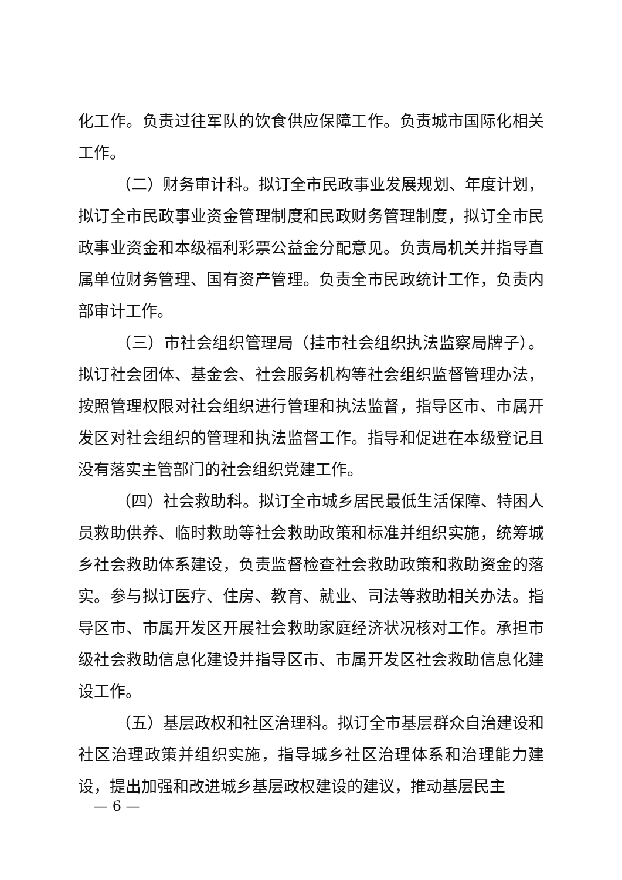化工作。负责过往军队的饮食供应保障工作。负责城市国际化相关工作。
（二）财务审计科。拟订全市民政事业发展规划、年度计划，拟订全市民政事业资金管理制度和民政财务管理制度，拟订全市民政事业资金和本级福利彩票公益金分配意见。负责局机关并指导直属单位财务管理、国有资产管理。负责全市民政统计工作，负责内部审计工作。
（三）市社会组织管理局（挂市社会组织执法监察局牌子）。拟订社会团体、基金会、社会服务机构等社会组织监督管理办法，按照管理权限对社会组织进行管理和执法监督，指导区市、市属开发区对社会组织的管理和执法监督工作。指导和促进在本级登记且没有落实主管部门的社会组织党建工作。
（四）社会救助科。拟订全市城乡居民最低生活保障、特困人员救助供养、临时救助等社会救助政策和标准并组织实施，统筹城乡社会救助体系建设，负责监督检查社会救助政策和救助资金的落实。参与拟订医疗、住房、教育、就业、司法等救助相关办法。指导区市、市属开发区开展社会救助家庭经济状况核对工作。承担市级社会救助信息化建设并指导区市、市属开发区社会救助信息化建设工作。
（五）基层政权和社区治理科。拟订全市基层群众自治建设和社区治理政策并组织实施，指导城乡社区治理体系和治理能力建设，提出加强和改进城乡基层政权建设的建议，推动基层民主
— 6 —